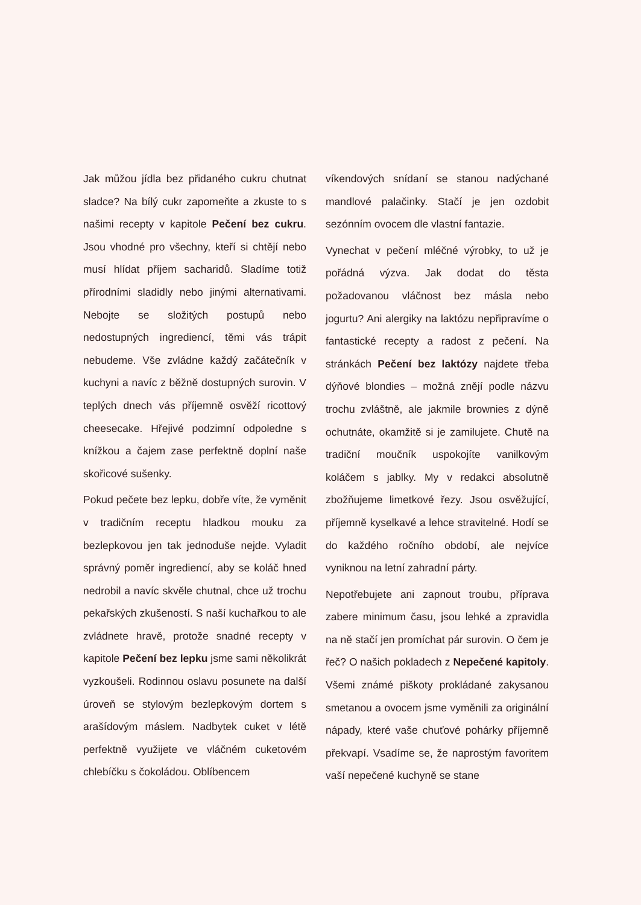Jak můžou jídla bez přidaného cukru chutnat sladce? Na bílý cukr zapomeňte a zkuste to s našimi recepty v kapitole Pečení bez cukru. Jsou vhodné pro všechny, kteří si chtějí nebo musí hlídat příjem sacharidů. Sladíme totiž přírodními sladidly nebo jinými alternativami. Nebojte se složitých postupů nebo nedostupných ingrediencí, těmi vás trápit nebudeme. Vše zvládne každý začátečník v kuchyni a navíc z běžně dostupných surovin. V teplých dnech vás příjemně osvěží ricottový cheesecake. Hřejivé podzimní odpoledne s knížkou a čajem zase perfektně doplní naše skořicové sušenky.
Pokud pečete bez lepku, dobře víte, že vyměnit v tradičním receptu hladkou mouku za bezlepkovou jen tak jednoduše nejde. Vyladit správný poměr ingrediencí, aby se koláč hned nedrobil a navíc skvěle chutnal, chce už trochu pekařských zkušeností. S naší kuchařkou to ale zvládnete hravě, protože snadné recepty v kapitole Pečení bez lepku jsme sami několikrát vyzkoušeli. Rodinnou oslavu posunete na další úroveň se stylovým bezlepkovým dortem s arašídovým máslem. Nadbytek cuket v létě perfektně využijete ve vláčném cuketovém chlebíčku s čokoládou. Oblíbencem
víkendových snídaní se stanou nadýchané mandlové palačinky. Stačí je jen ozdobit sezónním ovocem dle vlastní fantazie.
Vynechat v pečení mléčné výrobky, to už je pořádná výzva. Jak dodat do těsta požadovanou vláčnost bez másla nebo jogurtu? Ani alergiky na laktózu nepřipravíme o fantastické recepty a radost z pečení. Na stránkách Pečení bez laktózy najdete třeba dýňové blondies – možná znějí podle názvu trochu zvláštně, ale jakmile brownies z dýně ochutnáte, okamžitě si je zamilujete. Chutě na tradiční moučník uspokojíte vanilkovým koláčem s jablky. My v redakci absolutně zbožňujeme limetkové řezy. Jsou osvěžující, příjemně kyselkavé a lehce stravitelné. Hodí se do každého ročního období, ale nejvíce vyniknou na letní zahradní párty.
Nepotřebujete ani zapnout troubu, příprava zabere minimum času, jsou lehké a zpravidla na ně stačí jen promíchat pár surovin. O čem je řeč? O našich pokladech z Nepečené kapitoly. Všemi známé piškoty prokládané zakysanou smetanou a ovocem jsme vyměnili za originální nápady, které vaše chuťové pohárky příjemně překvapí. Vsadíme se, že naprostým favoritem vaší nepečené kuchyně se stane